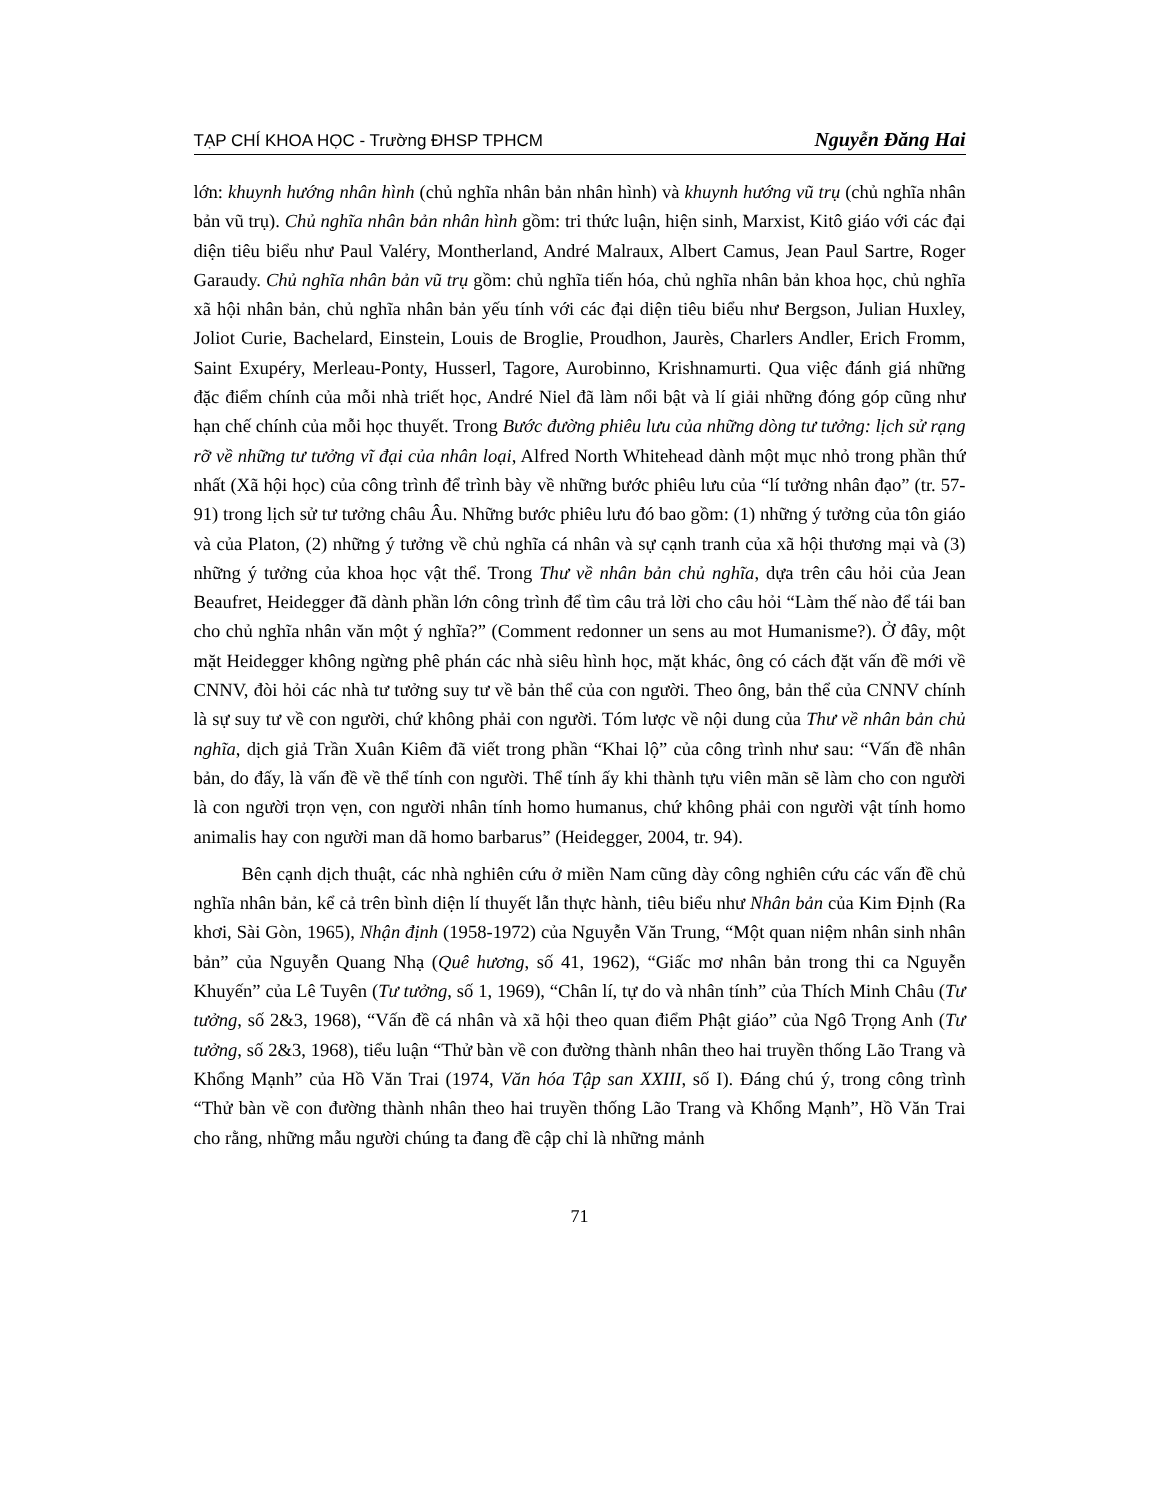TẠP CHÍ KHOA HỌC - Trường ĐHSP TPHCM Nguyễn Đăng Hai
lớn: khuynh hướng nhân hình (chủ nghĩa nhân bản nhân hình) và khuynh hướng vũ trụ (chủ nghĩa nhân bản vũ trụ). Chủ nghĩa nhân bản nhân hình gồm: tri thức luận, hiện sinh, Marxist, Kitô giáo với các đại diện tiêu biểu như Paul Valéry, Montherland, André Malraux, Albert Camus, Jean Paul Sartre, Roger Garaudy. Chủ nghĩa nhân bản vũ trụ gồm: chủ nghĩa tiến hóa, chủ nghĩa nhân bản khoa học, chủ nghĩa xã hội nhân bản, chủ nghĩa nhân bản yếu tính với các đại diện tiêu biểu như Bergson, Julian Huxley, Joliot Curie, Bachelard, Einstein, Louis de Broglie, Proudhon, Jaurès, Charlers Andler, Erich Fromm, Saint Exupéry, Merleau-Ponty, Husserl, Tagore, Aurobinno, Krishnamurti. Qua việc đánh giá những đặc điểm chính của mỗi nhà triết học, André Niel đã làm nổi bật và lí giải những đóng góp cũng như hạn chế chính của mỗi học thuyết. Trong Bước đường phiêu lưu của những dòng tư tưởng: lịch sử rạng rỡ về những tư tưởng vĩ đại của nhân loại, Alfred North Whitehead dành một mục nhỏ trong phần thứ nhất (Xã hội học) của công trình để trình bày về những bước phiêu lưu của “lí tưởng nhân đạo” (tr. 57-91) trong lịch sử tư tưởng châu Âu. Những bước phiêu lưu đó bao gồm: (1) những ý tưởng của tôn giáo và của Platon, (2) những ý tưởng về chủ nghĩa cá nhân và sự cạnh tranh của xã hội thương mại và (3) những ý tưởng của khoa học vật thể. Trong Thư về nhân bản chủ nghĩa, dựa trên câu hỏi của Jean Beaufret, Heidegger đã dành phần lớn công trình để tìm câu trả lời cho câu hỏi “Làm thế nào để tái ban cho chủ nghĩa nhân văn một ý nghĩa?” (Comment redonner un sens au mot Humanisme?). Ở đây, một mặt Heidegger không ngừng phê phán các nhà siêu hình học, mặt khác, ông có cách đặt vấn đề mới về CNNV, đòi hỏi các nhà tư tưởng suy tư về bản thể của con người. Theo ông, bản thể của CNNV chính là sự suy tư về con người, chứ không phải con người. Tóm lược về nội dung của Thư về nhân bản chủ nghĩa, dịch giả Trần Xuân Kiêm đã viết trong phần “Khai lộ” của công trình như sau: “Vấn đề nhân bản, do đấy, là vấn đề về thể tính con người. Thể tính ấy khi thành tựu viên mãn sẽ làm cho con người là con người trọn vẹn, con người nhân tính homo humanus, chứ không phải con người vật tính homo animalis hay con người man dã homo barbarus” (Heidegger, 2004, tr. 94).
Bên cạnh dịch thuật, các nhà nghiên cứu ở miền Nam cũng dày công nghiên cứu các vấn đề chủ nghĩa nhân bản, kể cả trên bình diện lí thuyết lẫn thực hành, tiêu biểu như Nhân bản của Kim Định (Ra khơi, Sài Gòn, 1965), Nhận định (1958-1972) của Nguyễn Văn Trung, “Một quan niệm nhân sinh nhân bản” của Nguyễn Quang Nhạ (Quê hương, số 41, 1962), “Giấc mơ nhân bản trong thi ca Nguyễn Khuyến” của Lê Tuyên (Tư tưởng, số 1, 1969), “Chân lí, tự do và nhân tính” của Thích Minh Châu (Tư tưởng, số 2&3, 1968), “Vấn đề cá nhân và xã hội theo quan điểm Phật giáo” của Ngô Trọng Anh (Tư tưởng, số 2&3, 1968), tiểu luận “Thử bàn về con đường thành nhân theo hai truyền thống Lão Trang và Khổng Mạnh” của Hồ Văn Trai (1974, Văn hóa Tập san XXIII, số I). Đáng chú ý, trong công trình “Thử bàn về con đường thành nhân theo hai truyền thống Lão Trang và Khổng Mạnh”, Hồ Văn Trai cho rằng, những mẫu người chúng ta đang đề cập chỉ là những mảnh
71